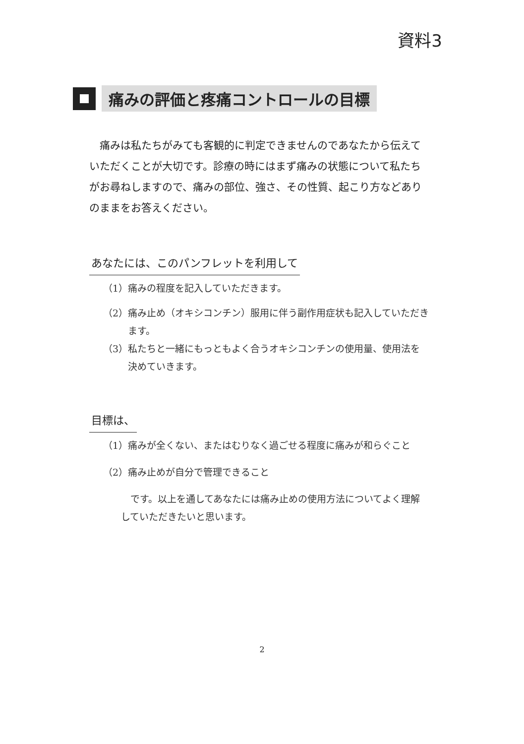資料3
痛みの評価と疼痛コントロールの目標
痛みは私たちがみても客観的に判定できませんのであなたから伝えていただくことが大切です。診療の時にはまず痛みの状態について私たちがお尋ねしますので、痛みの部位、強さ、その性質、起こり方などありのままをお答えください。
あなたには、このパンフレットを利用して
（1） 痛みの程度を記入していただきます。
（2） 痛み止め（オキシコンチン）服用に伴う副作用症状も記入していただきます。
（3） 私たちと一緒にもっともよく合うオキシコンチンの使用量、使用法を決めていきます。
目標は、
（1） 痛みが全くない、またはむりなく過ごせる程度に痛みが和らぐこと
（2） 痛み止めが自分で管理できること
です。以上を通してあなたには痛み止めの使用方法についてよく理解していただきたいと思います。
2